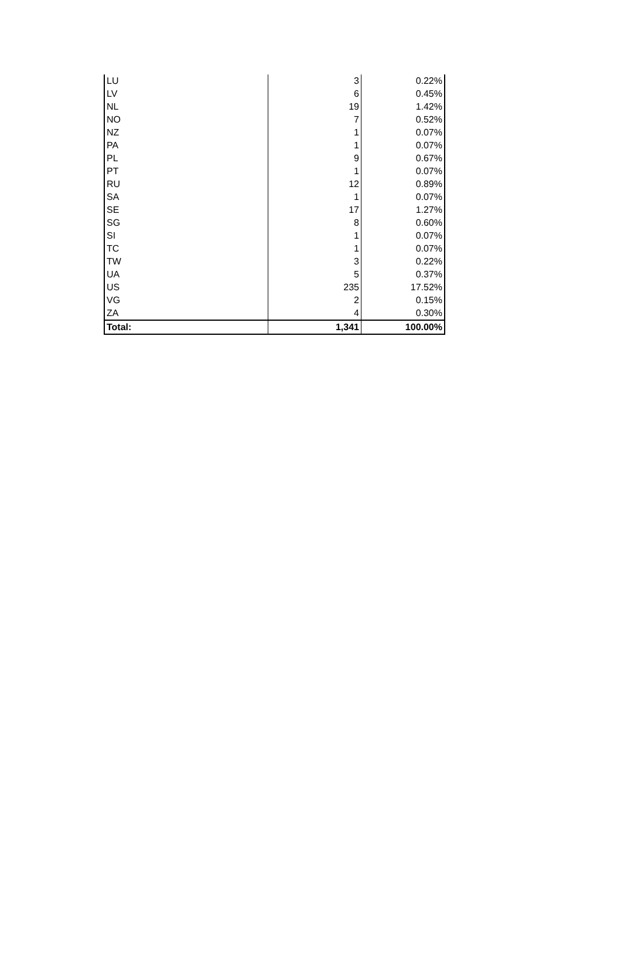| LU | 3 | 0.22% |
| LV | 6 | 0.45% |
| NL | 19 | 1.42% |
| NO | 7 | 0.52% |
| NZ | 1 | 0.07% |
| PA | 1 | 0.07% |
| PL | 9 | 0.67% |
| PT | 1 | 0.07% |
| RU | 12 | 0.89% |
| SA | 1 | 0.07% |
| SE | 17 | 1.27% |
| SG | 8 | 0.60% |
| SI | 1 | 0.07% |
| TC | 1 | 0.07% |
| TW | 3 | 0.22% |
| UA | 5 | 0.37% |
| US | 235 | 17.52% |
| VG | 2 | 0.15% |
| ZA | 4 | 0.30% |
| Total: | 1,341 | 100.00% |